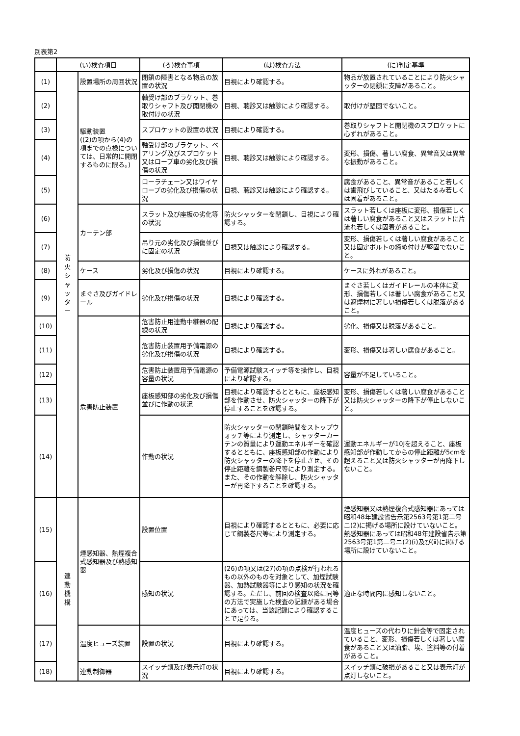別表第2
| | (い)検査項目 | | (ろ)検査事項 | (は)検査方法 | (に)判定基準 |
| --- | --- | --- | --- | --- | --- |
| (1) | 防 火 シ ャ ッ タ ー | 設置場所の周囲状況 | 閉鎖の障害となる物品の放置の状況 | 目視により確認する。 | 物品が放置されていることにより防火シャッターの閉鎖に支障があること。 |
| (2) | | 駆動装置 ((2)の項から(4)の項までの点検については、日常的に開閉するものに限る。) | 軸受け部のブラケット、巻取りシャフト及び開閉機の取付けの状況 | 目視、聴診又は触診により確認する。 | 取付けが堅固でないこと。 |
| (3) | | | スプロケットの設置の状況 | 目視により確認する。 | 巻取りシャフトと開閉機のスプロケットに心ずれがあること。 |
| (4) | | | 軸受け部のブラケット、ベアリング及びスプロケット又はロープ車の劣化及び損傷の状況 | 目視、聴診又は触診により確認する。 | 変形、損傷、著しい腐食、異常音又は異常な振動があること。 |
| (5) | | | ローラチェーン又はワイヤロープの劣化及び損傷の状況 | 目視、聴診又は触診により確認する。 | 腐食があること、異常音があること若しくは歯飛びしていること、又はたるみ若しくは固着があること。 |
| (6) | | カーテン部 | スラット及び座板の劣化等の状況 | 防火シャッターを閉鎖し、目視により確認する。 | スラット若しくは座板に変形、損傷若しくは著しい腐食があること又はスラットに片流れ若しくは固着があること。 |
| (7) | | | 吊り元の劣化及び損傷並びに固定の状況 | 目視又は触診により確認する。 | 変形、損傷若しくは著しい腐食があること又は固定ボルトの締め付けが堅固でないこと。 |
| (8) | | ケース | 劣化及び損傷の状況 | 目視により確認する。 | ケースに外れがあること。 |
| (9) | | まぐさ及びガイドレール | 劣化及び損傷の状況 | 目視により確認する。 | まぐさ若しくはガイドレールの本体に変形、損傷若しくは著しい腐食があること又は遮煙材に著しい損傷若しくは脱落があること。 |
| (10) | | 危害防止装置 | 危害防止用連動中継器の配線の状況 | 目視により確認する。 | 劣化、損傷又は脱落があること。 |
| (11) | | | 危害防止装置用予備電源の劣化及び損傷の状況 | 目視により確認する。 | 変形、損傷又は著しい腐食があること。 |
| (12) | | | 危害防止装置用予備電源の容量の状況 | 予備電源試験スイッチ等を操作し、目視により確認する。 | 容量が不足していること。 |
| (13) | | | 座板感知部の劣化及び損傷並びに作動の状況 | 目視により確認するとともに、座板感知部を作動させ、防火シャッターの降下が停止することを確認する。 | 変形、損傷若しくは著しい腐食があること又は防火シャッターの降下が停止しないこと。 |
| (14) | | | 作動の状況 | 防火シャッターの閉鎖時間をストップウォッチ等により測定し、シャッターカーテンの質量により運動エネルギーを確認するとともに、座板感知部の作動により防火シャッターの降下を停止させ、その停止距離を鋼製巻尺等により測定する。また、その作動を解除し、防火シャッターが再降下することを確認する。 | 運動エネルギーが10Jを超えること、座板感知部が作動してからの停止距離が5cmを超えること又は防火シャッターが再降下しないこと。 |
| (15) | 連 動 機 構 | 煙感知器、熱煙複合式感知器及び熱感知器 | 設置位置 | 目視により確認するとともに、必要に応じて鋼製巻尺等により測定する。 | 煙感知器又は熱煙複合式感知器にあっては昭和48年建設省告示第2563号第1第二号ニ(2)に掲げる場所に設けていないこと。熱感知器にあっては昭和48年建設省告示第2563号第1第二号ニ(2)(ⅰ)及び(ⅱ)に掲げる場所に設けていないこと。 |
| (16) | | | 感知の状況 | (26)の項又は(27)の項の点検が行われるもの以外のものを対象として、加煙試験器、加熱試験器等により感知の状況を確認する。ただし、前回の検査以降に同等の方法で実施した検査の記録がある場合にあっては、当該記録により確認することで足りる。 | 適正な時間内に感知しないこと。 |
| (17) | | 温度ヒューズ装置 | 設置の状況 | 目視により確認する。 | 温度ヒューズの代わりに針金等で固定されていること、変形、損傷若しくは著しい腐食があること又は油脂、埃、塗料等の付着があること。 |
| (18) | | 連動制御器 | スイッチ類及び表示灯の状況 | 目視により確認する。 | スイッチ類に破損があること又は表示灯が点灯しないこと。 |